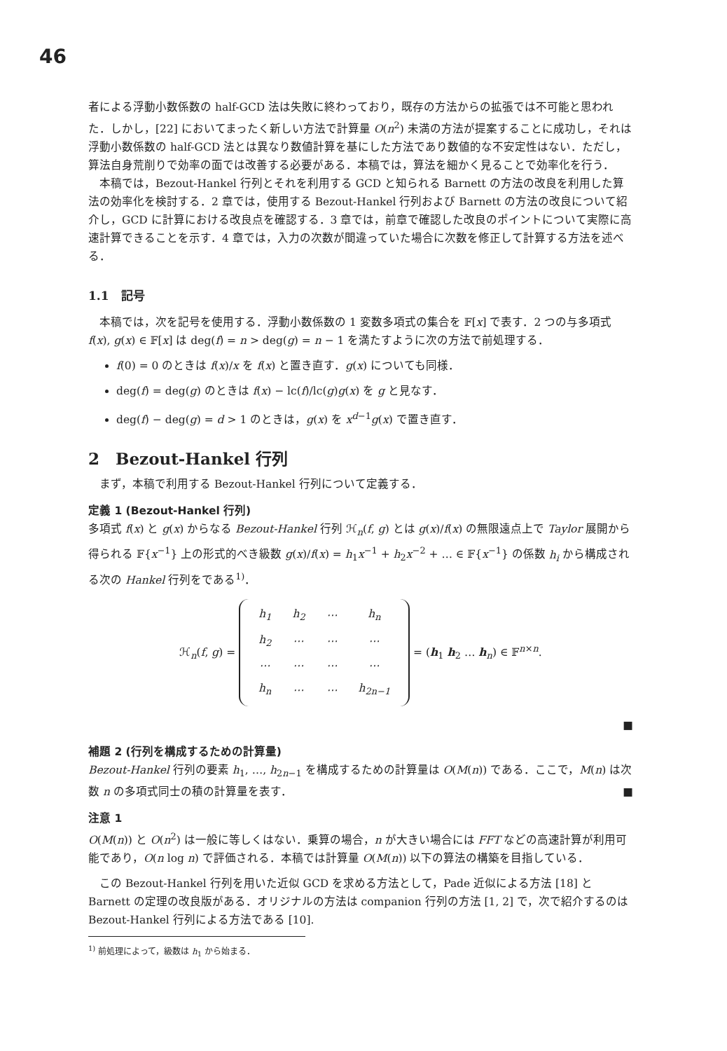46
者による浮動小数係数の half-GCD 法は失敗に終わっており，既存の方法からの拡張では不可能と思われた．しかし，[22] においてまったく新しい方法で計算量 O(n<sup>2</sup>) 未満の方法が提案することに成功し，それは浮動小数係数の half-GCD 法とは異なり数値計算を基にした方法であり数値的な不安定性はない．ただし，算法自身荒削りで効率の面では改善する必要がある．本稿では，算法を細かく見ることで効率化を行う．
本稿では，Bezout-Hankel 行列とそれを利用する GCD と知られる Barnett の方法の改良を利用した算法の効率化を検討する．2 章では，使用する Bezout-Hankel 行列および Barnett の方法の改良について紹介し，GCD に計算における改良点を確認する．3 章では，前章で確認した改良のポイントについて実際に高速計算できることを示す．4 章では，入力の次数が間違っていた場合に次数を修正して計算する方法を述べる．
1.1　記号
本稿では，次を記号を使用する．浮動小数係数の 1 変数多項式の集合を 𝔽[x] で表す．2 つの与多項式 f(x), g(x) ∈ 𝔽[x] は deg(f) = n > deg(g) = n − 1 を満たすように次の方法で前処理する．
f(0) = 0 のときは f(x)/x を f(x) と置き直す．g(x) についても同様．
deg(f) = deg(g) のときは f(x) − lc(f)/lc(g)g(x) を g と見なす．
deg(f) − deg(g) = d > 1 のときは，g(x) を x<sup>d−1</sup>g(x) で置き直す．
2　Bezout-Hankel 行列
まず，本稿で利用する Bezout-Hankel 行列について定義する．
定義 1 (Bezout-Hankel 行列)
多項式 f(x) と g(x) からなる Bezout-Hankel 行列 ℋ<sub>n</sub>(f, g) とは g(x)/f(x) の無限遠点上で Taylor 展開から得られる 𝔽{x<sup>−1</sup>} 上の形式的べき級数 g(x)/f(x) = h<sub>1</sub>x<sup>−1</sup> + h<sub>2</sub>x<sup>−2</sup> + … ∈ 𝔽{x<sup>−1</sup>} の係数 h<sub>i</sub> から構成される次の Hankel 行列をである<sup>1)</sup>．
ℋ<sub>n</sub>(f, g) =
| h<sub>1</sub> | h<sub>2</sub> | ⋯ | h<sub>n</sub> |
| h<sub>2</sub> | ⋯ | ⋯ | ⋯ |
| ⋯ | ⋯ | ⋯ | ⋯ |
| h<sub>n</sub> | ⋯ | ⋯ | h<sub>2n−1</sub> |
= (h<sub>1</sub> h<sub>2</sub> … h<sub>n</sub>) ∈ 𝔽<sup>n×n</sup>.
■
補題 2 (行列を構成するための計算量)
Bezout-Hankel 行列の要素 h<sub>1</sub>, …, h<sub>2n−1</sub> を構成するための計算量は O(M(n)) である．ここで，M(n) は次数 n の多項式同士の積の計算量を表す． ■
注意 1
O(M(n)) と O(n<sup>2</sup>) は一般に等しくはない．乗算の場合，n が大きい場合には FFT などの高速計算が利用可能であり，O(n log n) で評価される．本稿では計算量 O(M(n)) 以下の算法の構築を目指している．
この Bezout-Hankel 行列を用いた近似 GCD を求める方法として，Pade 近似による方法 [18] と Barnett の定理の改良版がある．オリジナルの方法は companion 行列の方法 [1, 2] で，次で紹介するのは Bezout-Hankel 行列による方法である [10].
<sup>1)</sup> 前処理によって，級数は h<sub>1</sub> から始まる．